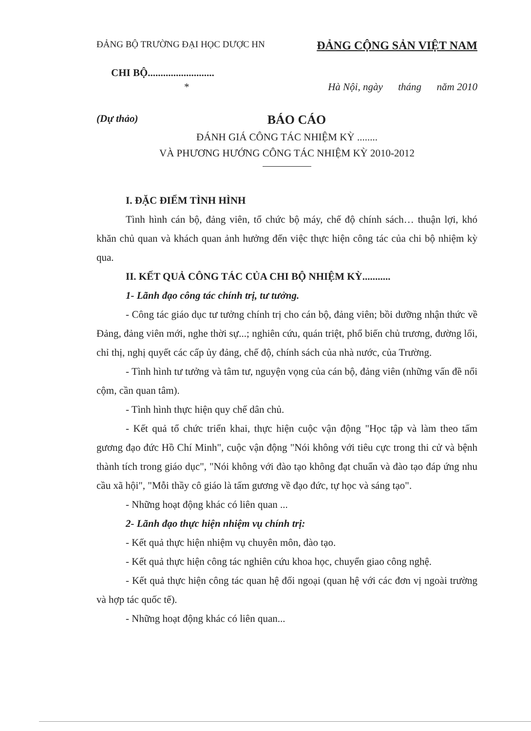ĐẢNG BỘ TRƯỜNG ĐẠI HỌC DƯỢC HN ĐẢNG CỘNG SẢN VIỆT NAM
CHI BỘ..........................
* Hà Nội, ngày tháng năm 2010
(Dự thảo) BÁO CÁO
ĐÁNH GIÁ CÔNG TÁC NHIỆM KỲ ........
VÀ PHƯƠNG HƯỚNG CÔNG TÁC NHIỆM KỲ 2010-2012
I. ĐẶC ĐIỂM TÌNH HÌNH
Tình hình cán bộ, đảng viên, tổ chức bộ máy, chế độ chính sách… thuận lợi, khó khăn chủ quan và khách quan ảnh hưởng đến việc thực hiện công tác của chi bộ nhiệm kỳ qua.
II. KẾT QUẢ CÔNG TÁC CỦA CHI BỘ NHIỆM KỲ...........
1- Lãnh đạo công tác chính trị, tư tưởng.
- Công tác giáo dục tư tưởng chính trị cho cán bộ, đảng viên; bồi dưỡng nhận thức về Đảng, đảng viên mới, nghe thời sự...; nghiên cứu, quán triệt, phổ biến chủ trương, đường lối, chỉ thị, nghị quyết các cấp ủy đảng, chế độ, chính sách của nhà nước, của Trường.
- Tình hình tư tưởng và tâm tư, nguyện vọng của cán bộ, đảng viên (những vấn đề nổi cộm, cần quan tâm).
- Tình hình thực hiện quy chế dân chủ.
- Kết quả tổ chức triển khai, thực hiện cuộc vận động "Học tập và làm theo tấm gương đạo đức Hồ Chí Minh", cuộc vận động "Nói không với tiêu cực trong thi cử và bệnh thành tích trong giáo dục", "Nói không với đào tạo không đạt chuẩn và đào tạo đáp ứng nhu cầu xã hội", "Mỗi thầy cô giáo là tấm gương về đạo đức, tự học và sáng tạo".
- Những hoạt động khác có liên quan ...
2- Lãnh đạo thực hiện nhiệm vụ chính trị:
- Kết quả thực hiện nhiệm vụ chuyên môn, đào tạo.
- Kết quả thực hiện công tác nghiên cứu khoa học, chuyển giao công nghệ.
- Kết quả thực hiện công tác quan hệ đối ngoại (quan hệ với các đơn vị ngoài trường và hợp tác quốc tế).
- Những hoạt động khác có liên quan...